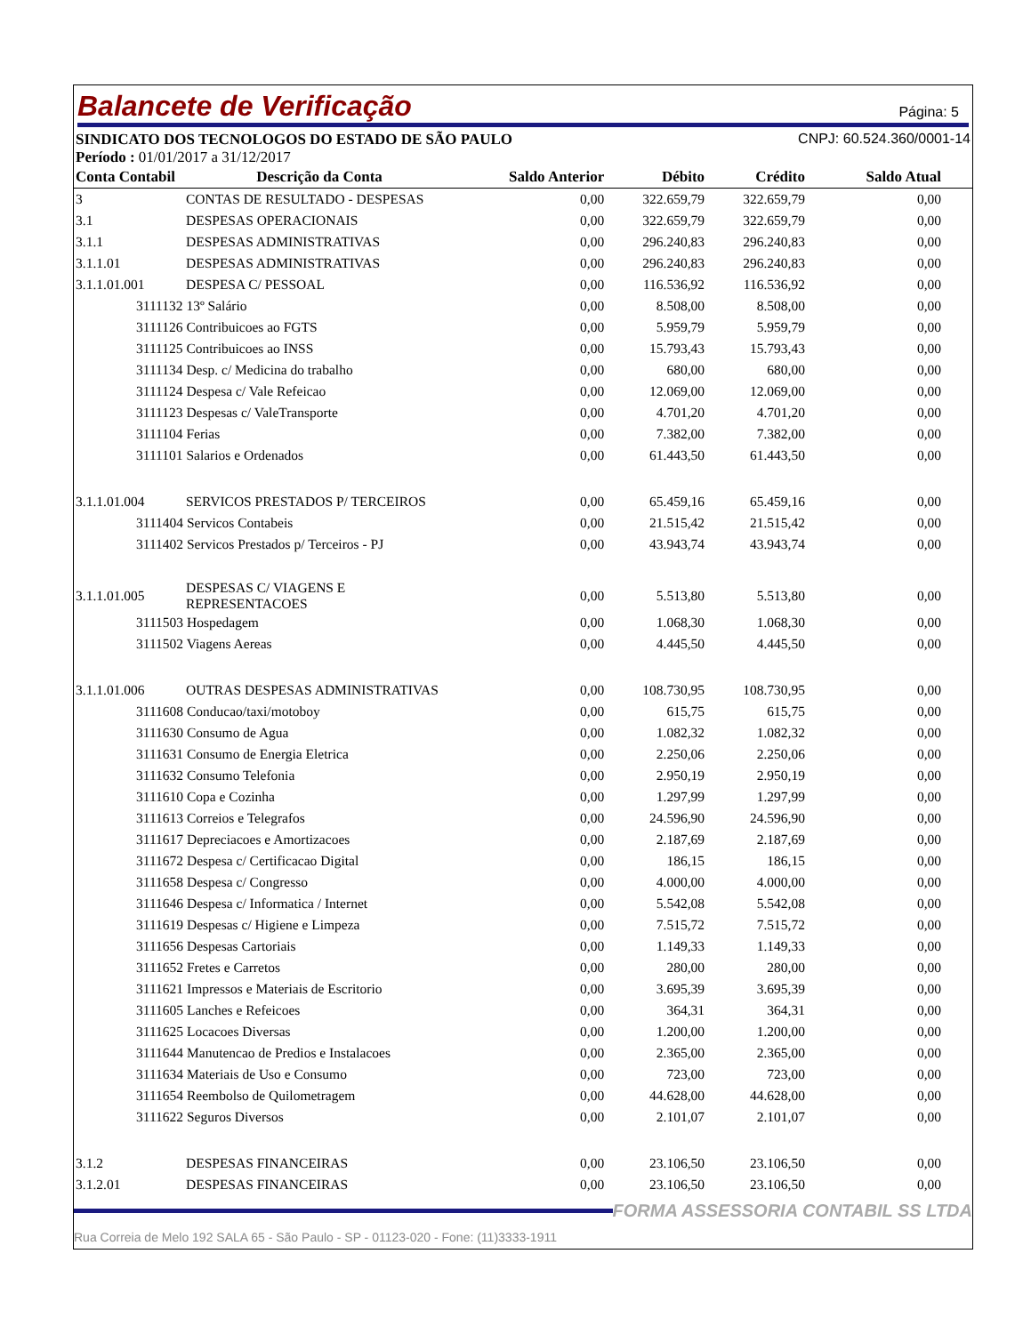Balancete de Verificação
Página: 5
SINDICATO DOS TECNOLOGOS DO ESTADO DE SÃO PAULO CNPJ: 60.524.360/0001-14
Período : 01/01/2017 a 31/12/2017
| Conta Contabil | Descrição da Conta | Saldo Anterior | Débito | Crédito | Saldo Atual |
| --- | --- | --- | --- | --- | --- |
| 3 | CONTAS DE RESULTADO - DESPESAS | 0,00 | 322.659,79 | 322.659,79 | 0,00 |
| 3.1 | DESPESAS OPERACIONAIS | 0,00 | 322.659,79 | 322.659,79 | 0,00 |
| 3.1.1 | DESPESAS ADMINISTRATIVAS | 0,00 | 296.240,83 | 296.240,83 | 0,00 |
| 3.1.1.01 | DESPESAS ADMINISTRATIVAS | 0,00 | 296.240,83 | 296.240,83 | 0,00 |
| 3.1.1.01.001 | DESPESA C/ PESSOAL | 0,00 | 116.536,92 | 116.536,92 | 0,00 |
| 3111132 13º Salário | | 0,00 | 8.508,00 | 8.508,00 | 0,00 |
| 3111126 Contribuicoes ao FGTS | | 0,00 | 5.959,79 | 5.959,79 | 0,00 |
| 3111125 Contribuicoes ao INSS | | 0,00 | 15.793,43 | 15.793,43 | 0,00 |
| 3111134 Desp. c/ Medicina do trabalho | | 0,00 | 680,00 | 680,00 | 0,00 |
| 3111124 Despesa c/ Vale Refeicao | | 0,00 | 12.069,00 | 12.069,00 | 0,00 |
| 3111123 Despesas c/ ValeTransporte | | 0,00 | 4.701,20 | 4.701,20 | 0,00 |
| 3111104 Ferias | | 0,00 | 7.382,00 | 7.382,00 | 0,00 |
| 3111101 Salarios e Ordenados | | 0,00 | 61.443,50 | 61.443,50 | 0,00 |
| 3.1.1.01.004 | SERVICOS PRESTADOS P/ TERCEIROS | 0,00 | 65.459,16 | 65.459,16 | 0,00 |
| 3111404 Servicos Contabeis | | 0,00 | 21.515,42 | 21.515,42 | 0,00 |
| 3111402 Servicos Prestados p/ Terceiros - PJ | | 0,00 | 43.943,74 | 43.943,74 | 0,00 |
| 3.1.1.01.005 | DESPESAS C/ VIAGENS E REPRESENTACOES | 0,00 | 5.513,80 | 5.513,80 | 0,00 |
| 3111503 Hospedagem | | 0,00 | 1.068,30 | 1.068,30 | 0,00 |
| 3111502 Viagens Aereas | | 0,00 | 4.445,50 | 4.445,50 | 0,00 |
| 3.1.1.01.006 | OUTRAS DESPESAS ADMINISTRATIVAS | 0,00 | 108.730,95 | 108.730,95 | 0,00 |
| 3111608 Conducao/taxi/motoboy | | 0,00 | 615,75 | 615,75 | 0,00 |
| 3111630 Consumo de Agua | | 0,00 | 1.082,32 | 1.082,32 | 0,00 |
| 3111631 Consumo de Energia Eletrica | | 0,00 | 2.250,06 | 2.250,06 | 0,00 |
| 3111632 Consumo Telefonia | | 0,00 | 2.950,19 | 2.950,19 | 0,00 |
| 3111610 Copa e Cozinha | | 0,00 | 1.297,99 | 1.297,99 | 0,00 |
| 3111613 Correios e Telegrafos | | 0,00 | 24.596,90 | 24.596,90 | 0,00 |
| 3111617 Depreciacoes e Amortizacoes | | 0,00 | 2.187,69 | 2.187,69 | 0,00 |
| 3111672 Despesa c/ Certificacao Digital | | 0,00 | 186,15 | 186,15 | 0,00 |
| 3111658 Despesa c/ Congresso | | 0,00 | 4.000,00 | 4.000,00 | 0,00 |
| 3111646 Despesa c/ Informatica / Internet | | 0,00 | 5.542,08 | 5.542,08 | 0,00 |
| 3111619 Despesas c/ Higiene e Limpeza | | 0,00 | 7.515,72 | 7.515,72 | 0,00 |
| 3111656 Despesas Cartoriais | | 0,00 | 1.149,33 | 1.149,33 | 0,00 |
| 3111652 Fretes e Carretos | | 0,00 | 280,00 | 280,00 | 0,00 |
| 3111621 Impressos e Materiais de Escritorio | | 0,00 | 3.695,39 | 3.695,39 | 0,00 |
| 3111605 Lanches e Refeicoes | | 0,00 | 364,31 | 364,31 | 0,00 |
| 3111625 Locacoes Diversas | | 0,00 | 1.200,00 | 1.200,00 | 0,00 |
| 3111644 Manutencao de Predios e Instalacoes | | 0,00 | 2.365,00 | 2.365,00 | 0,00 |
| 3111634 Materiais de Uso e Consumo | | 0,00 | 723,00 | 723,00 | 0,00 |
| 3111654 Reembolso de Quilometragem | | 0,00 | 44.628,00 | 44.628,00 | 0,00 |
| 3111622 Seguros Diversos | | 0,00 | 2.101,07 | 2.101,07 | 0,00 |
| 3.1.2 | DESPESAS FINANCEIRAS | 0,00 | 23.106,50 | 23.106,50 | 0,00 |
| 3.1.2.01 | DESPESAS FINANCEIRAS | 0,00 | 23.106,50 | 23.106,50 | 0,00 |
FORMA ASSESSORIA CONTABIL SS LTDA
Rua Correia de Melo 192 SALA 65 - São Paulo - SP - 01123-020 - Fone: (11)3333-1911